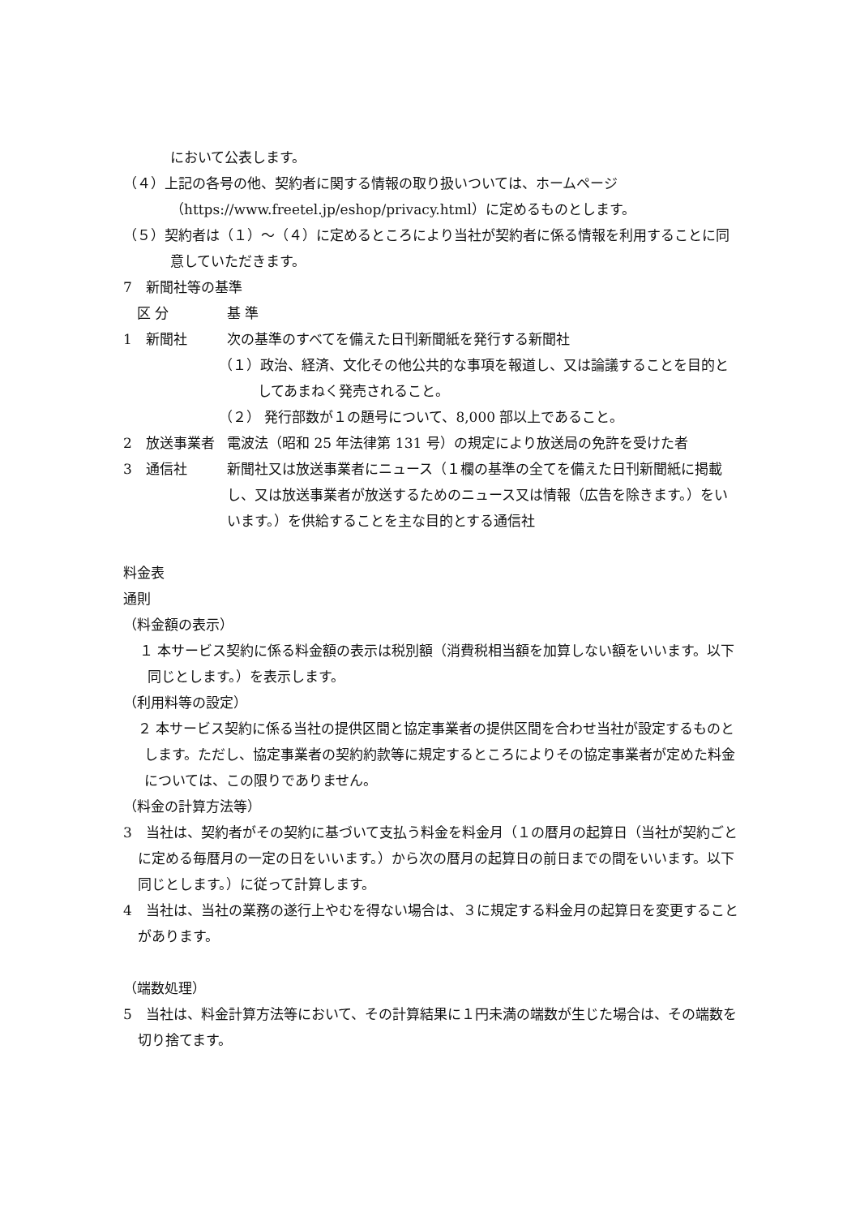において公表します。
（４）上記の各号の他、契約者に関する情報の取り扱いついては、ホームページ（https://www.freetel.jp/eshop/privacy.html）に定めるものとします。
（５）契約者は（１）～（４）に定めるところにより当社が契約者に係る情報を利用することに同意していただきます。
7　新聞社等の基準
| 区 分 | 基 準 |
| 1 新聞社 | 次の基準のすべてを備えた日刊新聞紙を発行する新聞社 （１）政治、経済、文化その他公共的な事項を報道し、又は論議することを目的としてあまねく発売されること。 （２） 発行部数が１の題号について、8,000 部以上であること。 |
| 2 放送事業者 | 電波法（昭和 25 年法律第 131 号）の規定により放送局の免許を受けた者 |
| 3 通信社 | 新聞社又は放送事業者にニュース（１欄の基準の全てを備えた日刊新聞紙に掲載し、又は放送事業者が放送するためのニュース又は情報（広告を除きます。）をいいます。）を供給することを主な目的とする通信社 |
料金表
通則
（料金額の表示）
１ 本サービス契約に係る料金額の表示は税別額（消費税相当額を加算しない額をいいます。以下同じとします。）を表示します。
（利用料等の設定）
２ 本サービス契約に係る当社の提供区間と協定事業者の提供区間を合わせ当社が設定するものとします。ただし、協定事業者の契約約款等に規定するところによりその協定事業者が定めた料金については、この限りでありません。
（料金の計算方法等）
3　当社は、契約者がその契約に基づいて支払う料金を料金月（１の暦月の起算日（当社が契約ごとに定める毎暦月の一定の日をいいます。）から次の暦月の起算日の前日までの間をいいます。以下同じとします。）に従って計算します。
4　当社は、当社の業務の遂行上やむを得ない場合は、３に規定する料金月の起算日を変更することがあります。
（端数処理）
5　当社は、料金計算方法等において、その計算結果に１円未満の端数が生じた場合は、その端数を切り捨てます。